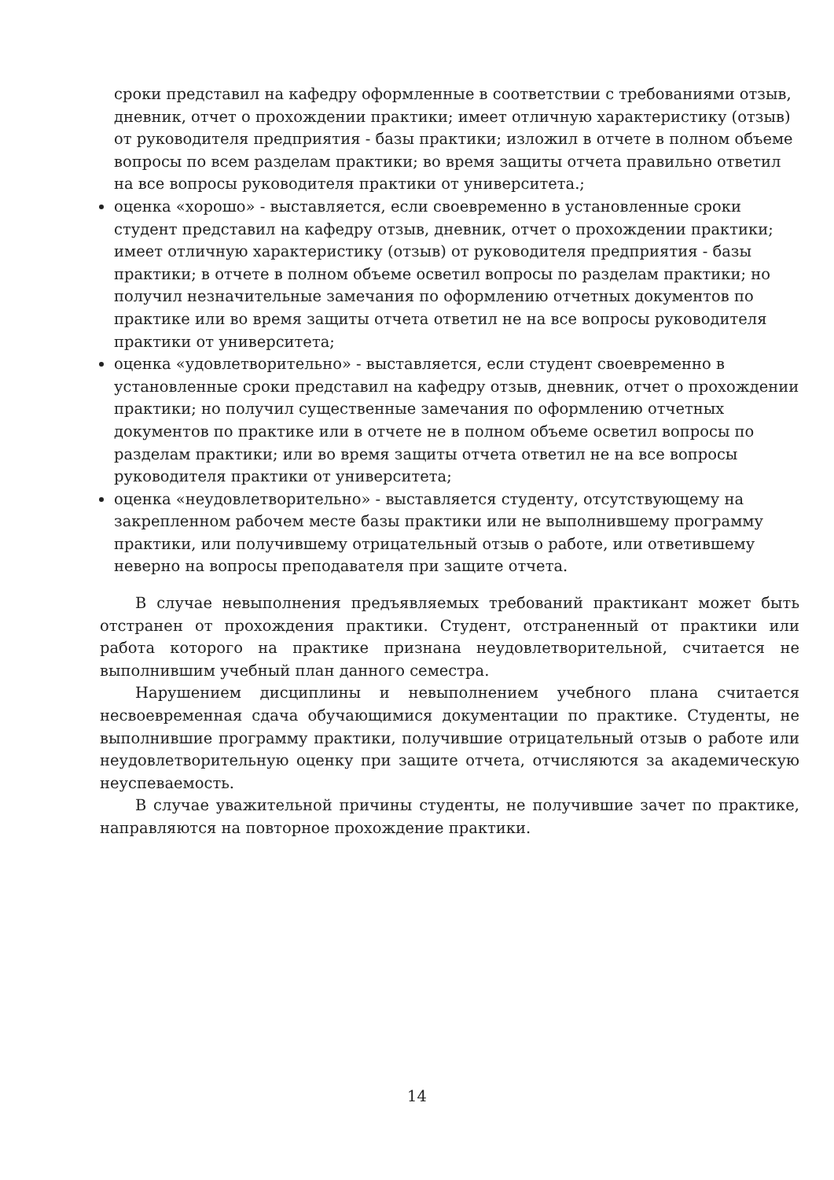сроки представил на кафедру оформленные в соответствии с требованиями отзыв, дневник, отчет о прохождении практики; имеет отличную характеристику (отзыв) от руководителя предприятия - базы практики; изложил в отчете в полном объеме вопросы по всем разделам практики; во время защиты отчета правильно ответил на все вопросы руководителя практики от университета.;
оценка «хорошо» - выставляется, если своевременно в установленные сроки студент представил на кафедру отзыв, дневник, отчет о прохождении практики; имеет отличную характеристику (отзыв) от руководителя предприятия - базы практики; в отчете в полном объеме осветил вопросы по разделам практики; но получил незначительные замечания по оформлению отчетных документов по практике или во время защиты отчета ответил не на все вопросы руководителя практики от университета;
оценка «удовлетворительно» - выставляется, если студент своевременно в установленные сроки представил на кафедру отзыв, дневник, отчет о прохождении практики; но получил существенные замечания по оформлению отчетных документов по практике или в отчете не в полном объеме осветил вопросы по разделам практики; или во время защиты отчета ответил не на все вопросы руководителя практики от университета;
оценка «неудовлетворительно» - выставляется студенту, отсутствующему на закрепленном рабочем месте базы практики или не выполнившему программу практики, или получившему отрицательный отзыв о работе, или ответившему неверно на вопросы преподавателя при защите отчета.
В случае невыполнения предъявляемых требований практикант может быть отстранен от прохождения практики. Студент, отстраненный от практики или работа которого на практике признана неудовлетворительной, считается не выполнившим учебный план данного семестра.
Нарушением дисциплины и невыполнением учебного плана считается несвоевременная сдача обучающимися документации по практике. Студенты, не выполнившие программу практики, получившие отрицательный отзыв о работе или неудовлетворительную оценку при защите отчета, отчисляются за академическую неуспеваемость.
В случае уважительной причины студенты, не получившие зачет по практике, направляются на повторное прохождение практики.
14